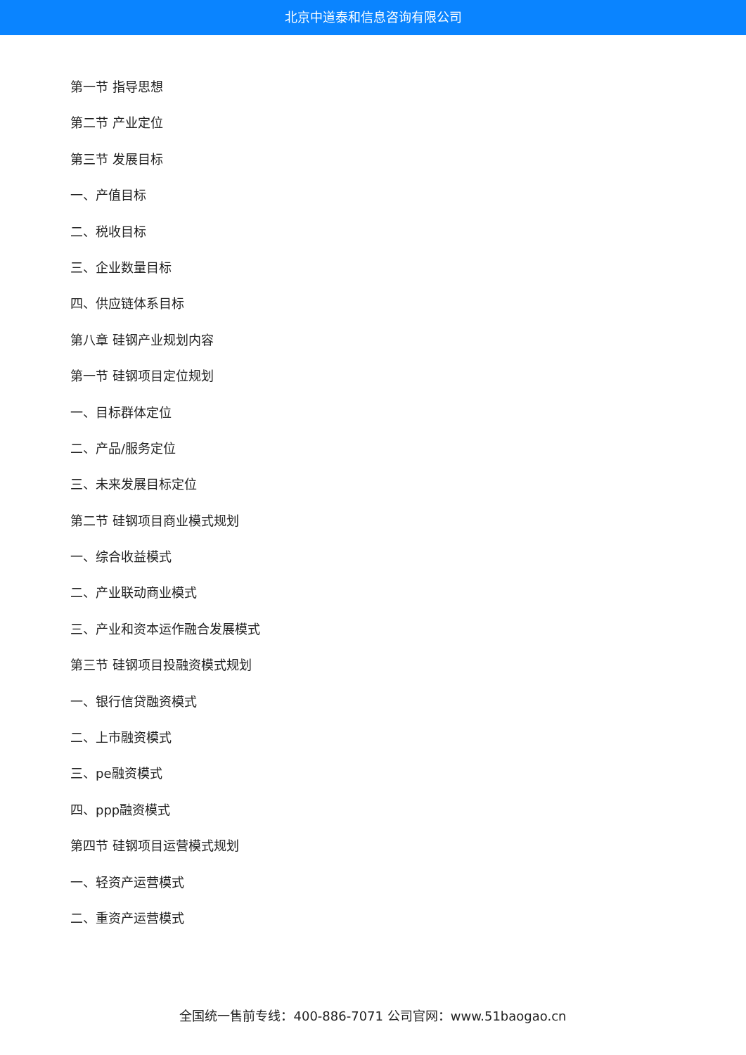北京中道泰和信息咨询有限公司
第一节 指导思想
第二节 产业定位
第三节 发展目标
一、产值目标
二、税收目标
三、企业数量目标
四、供应链体系目标
第八章 硅钢产业规划内容
第一节 硅钢项目定位规划
一、目标群体定位
二、产品/服务定位
三、未来发展目标定位
第二节 硅钢项目商业模式规划
一、综合收益模式
二、产业联动商业模式
三、产业和资本运作融合发展模式
第三节 硅钢项目投融资模式规划
一、银行信贷融资模式
二、上市融资模式
三、pe融资模式
四、ppp融资模式
第四节 硅钢项目运营模式规划
一、轻资产运营模式
二、重资产运营模式
全国统一售前专线：400-886-7071 公司官网：www.51baogao.cn